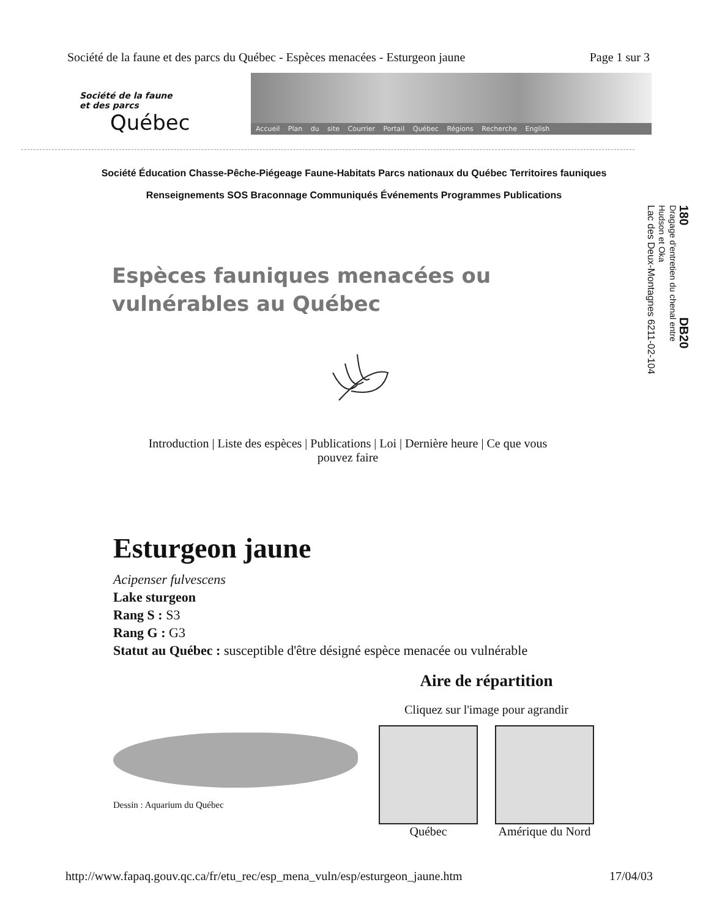Société de la faune et des parcs du Québec - Espèces menacées - Esturgeon jaune Page 1 sur 3
Société de la faune
et des parcs
Québec
Accueil Plan du site Courrier Portail Québec Régions Recherche English
Société Éducation Chasse-Pêche-Piégeage Faune-Habitats Parcs nationaux du Québec Territoires fauniques
Renseignements SOS Braconnage Communiqués Événements Programmes Publications
180 DB20
Dragage d'entretien du chenal entre
Hudson et Oka
Lac des Deux-Montagnes 6211-02-104
Espèces fauniques menacées ou
vulnérables au Québec
Introduction | Liste des espèces | Publications | Loi | Dernière heure | Ce que vous pouvez faire
Esturgeon jaune
Acipenser fulvescens
Lake sturgeon
Rang S : S3
Rang G : G3
Statut au Québec : susceptible d'être désigné espèce menacée ou vulnérable
Dessin : Aquarium du Québec
Aire de répartition
Cliquez sur l'image pour agrandir
Québec Amérique du Nord
http://www.fapaq.gouv.qc.ca/fr/etu_rec/esp_mena_vuln/esp/esturgeon_jaune.htm 17/04/03